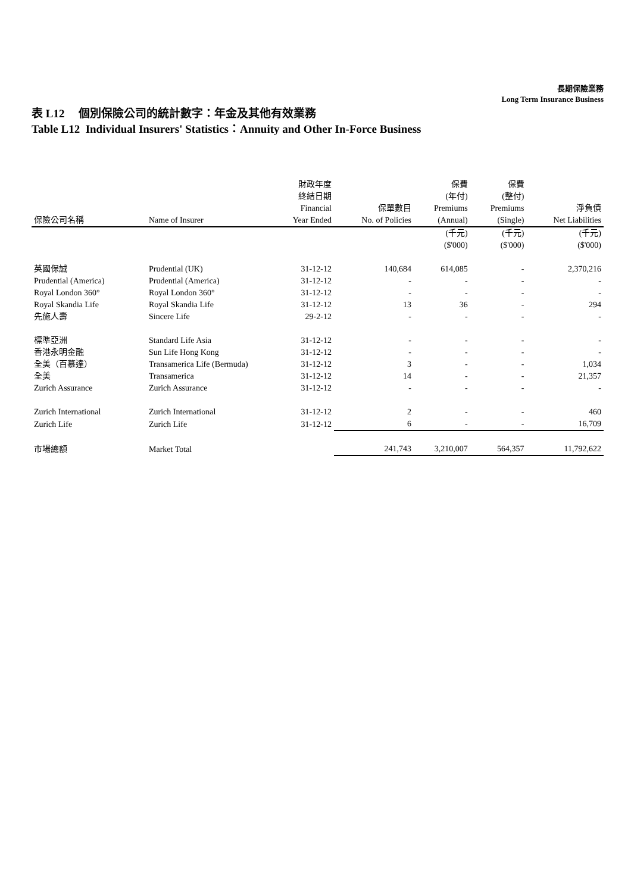長期保險業務
Long Term Insurance Business
表 L12 個別保險公司的統計數字：年金及其他有效業務
Table L12 Individual Insurers' Statistics：Annuity and Other In-Force Business
| 保險公司名稱 | Name of Insurer | 財政年度 終結日期 Financial Year Ended | 保單數目 No. of Policies | 保費 (年付) Premiums (Annual) | 保費 (整付) Premiums (Single) | 淨負債 Net Liabilities |
| --- | --- | --- | --- | --- | --- | --- |
| | | | | (千元) ($'000) | (千元) ($'000) | (千元) ($'000) |
| 英國保誠 | Prudential (UK) | 31-12-12 | 140,684 | 614,085 | - | 2,370,216 |
| Prudential (America) | Prudential (America) | 31-12-12 | - | - | - | - |
| Royal London 360° | Royal London 360° | 31-12-12 | - | - | - | - |
| Royal Skandia Life | Royal Skandia Life | 31-12-12 | 13 | 36 | - | 294 |
| 先施人壽 | Sincere Life | 29-2-12 | - | - | - | - |
| 標準亞洲 | Standard Life Asia | 31-12-12 | - | - | - | - |
| 香港永明金融 | Sun Life Hong Kong | 31-12-12 | - | - | - | - |
| 全美（百慕達） | Transamerica Life (Bermuda) | 31-12-12 | 3 | - | - | 1,034 |
| 全美 | Transamerica | 31-12-12 | 14 | - | - | 21,357 |
| Zurich Assurance | Zurich Assurance | 31-12-12 | - | - | - | - |
| Zurich International | Zurich International | 31-12-12 | 2 | - | - | 460 |
| Zurich Life | Zurich Life | 31-12-12 | 6 | - | - | 16,709 |
| 市場總額 | Market Total | | 241,743 | 3,210,007 | 564,357 | 11,792,622 |